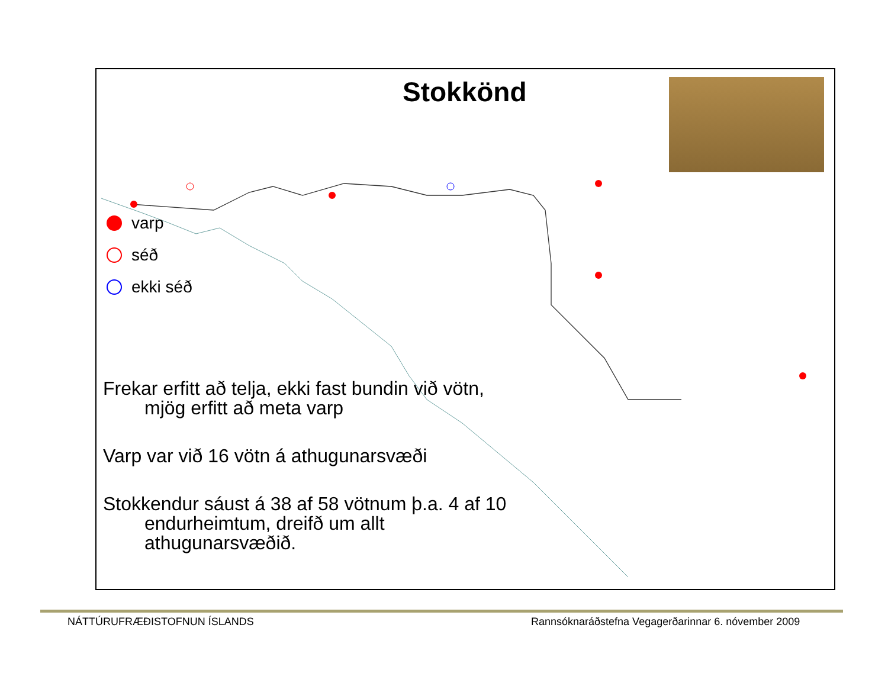Stokkönd
varp
séð
ekki séð
Frekar erfitt að telja, ekki fast bundin við vötn, mjög erfitt að meta varp
Varp var við 16 vötn á athugunarsvæði
Stokkendur sáust á 38 af 58 vötnum þ.a. 4 af 10 endurheimtum, dreifð um allt athugunarsvæðið.
NÁTTÚRUFRÆÐISTOFNUN ÍSLANDS
Rannsóknaráðstefna Vegagerðarinnar 6. nóvember 2009